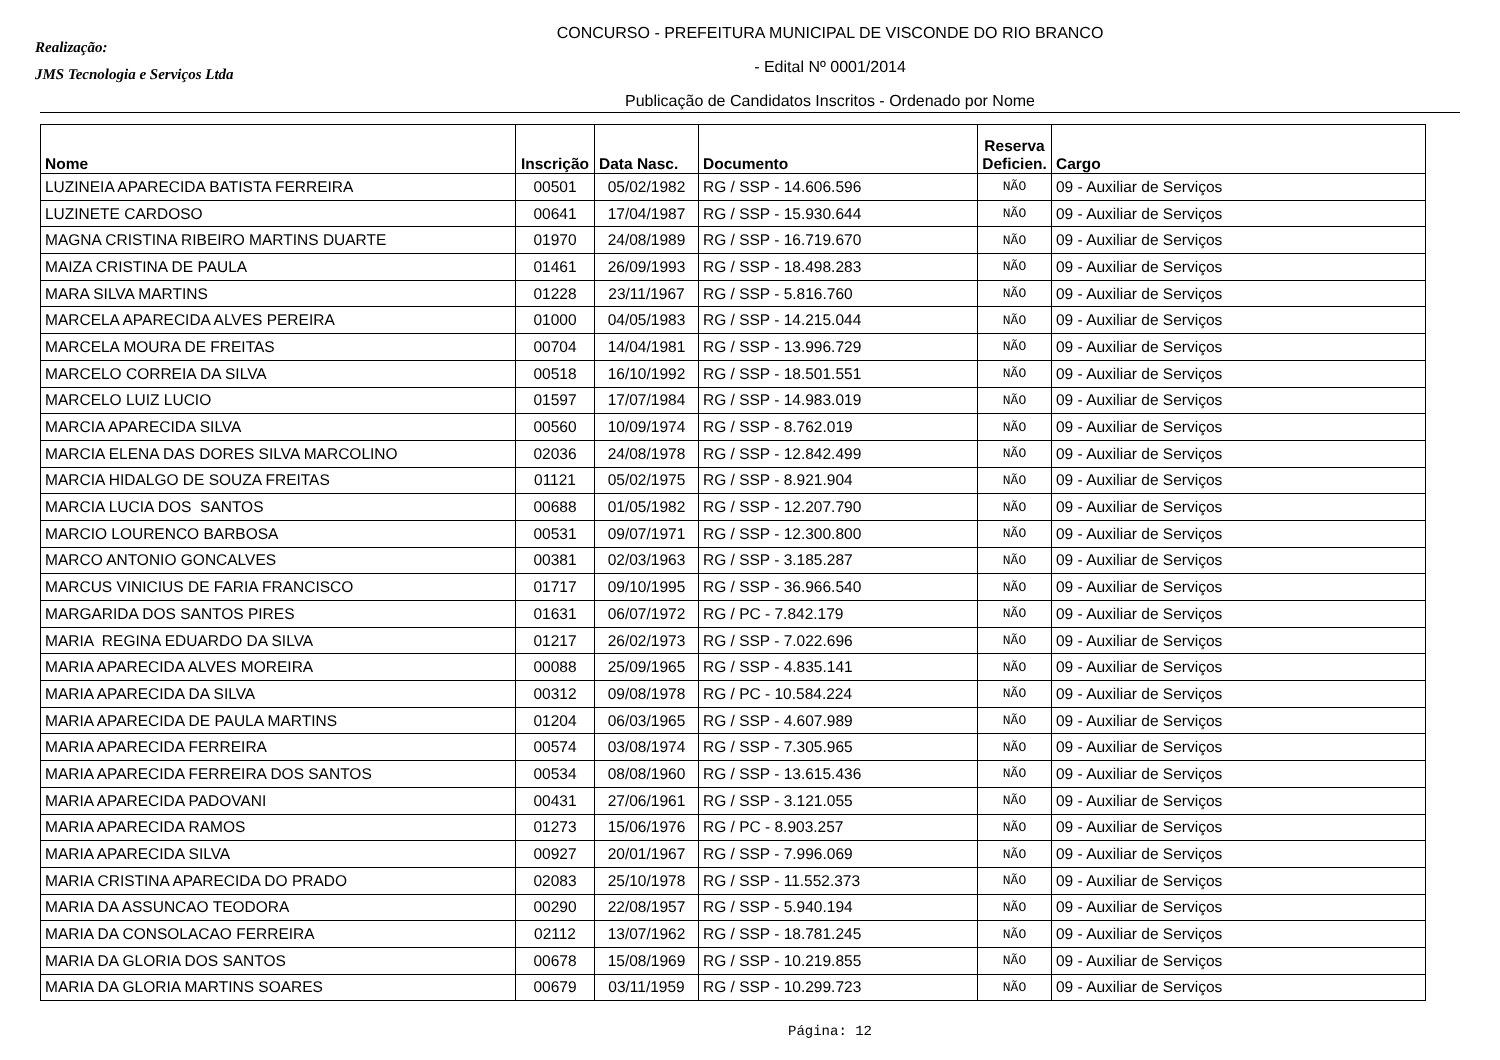Realização:
JMS Tecnologia e Serviços Ltda
CONCURSO - PREFEITURA MUNICIPAL DE VISCONDE DO RIO BRANCO
- Edital Nº 0001/2014
Publicação de Candidatos Inscritos - Ordenado por Nome
| Nome | Inscrição | Data Nasc. | Documento | Reserva Deficien. | Cargo |
| --- | --- | --- | --- | --- | --- |
| LUZINEIA APARECIDA BATISTA FERREIRA | 00501 | 05/02/1982 | RG / SSP - 14.606.596 | NÃO | 09 - Auxiliar de Serviços |
| LUZINETE CARDOSO | 00641 | 17/04/1987 | RG / SSP - 15.930.644 | NÃO | 09 - Auxiliar de Serviços |
| MAGNA CRISTINA RIBEIRO MARTINS DUARTE | 01970 | 24/08/1989 | RG / SSP - 16.719.670 | NÃO | 09 - Auxiliar de Serviços |
| MAIZA CRISTINA DE PAULA | 01461 | 26/09/1993 | RG / SSP - 18.498.283 | NÃO | 09 - Auxiliar de Serviços |
| MARA SILVA MARTINS | 01228 | 23/11/1967 | RG / SSP - 5.816.760 | NÃO | 09 - Auxiliar de Serviços |
| MARCELA APARECIDA ALVES PEREIRA | 01000 | 04/05/1983 | RG / SSP - 14.215.044 | NÃO | 09 - Auxiliar de Serviços |
| MARCELA MOURA DE FREITAS | 00704 | 14/04/1981 | RG / SSP - 13.996.729 | NÃO | 09 - Auxiliar de Serviços |
| MARCELO CORREIA DA SILVA | 00518 | 16/10/1992 | RG / SSP - 18.501.551 | NÃO | 09 - Auxiliar de Serviços |
| MARCELO LUIZ LUCIO | 01597 | 17/07/1984 | RG / SSP - 14.983.019 | NÃO | 09 - Auxiliar de Serviços |
| MARCIA APARECIDA SILVA | 00560 | 10/09/1974 | RG / SSP - 8.762.019 | NÃO | 09 - Auxiliar de Serviços |
| MARCIA ELENA DAS DORES SILVA MARCOLINO | 02036 | 24/08/1978 | RG / SSP - 12.842.499 | NÃO | 09 - Auxiliar de Serviços |
| MARCIA HIDALGO DE SOUZA FREITAS | 01121 | 05/02/1975 | RG / SSP - 8.921.904 | NÃO | 09 - Auxiliar de Serviços |
| MARCIA LUCIA DOS SANTOS | 00688 | 01/05/1982 | RG / SSP - 12.207.790 | NÃO | 09 - Auxiliar de Serviços |
| MARCIO LOURENCO BARBOSA | 00531 | 09/07/1971 | RG / SSP - 12.300.800 | NÃO | 09 - Auxiliar de Serviços |
| MARCO ANTONIO GONCALVES | 00381 | 02/03/1963 | RG / SSP - 3.185.287 | NÃO | 09 - Auxiliar de Serviços |
| MARCUS VINICIUS DE FARIA FRANCISCO | 01717 | 09/10/1995 | RG / SSP - 36.966.540 | NÃO | 09 - Auxiliar de Serviços |
| MARGARIDA DOS SANTOS PIRES | 01631 | 06/07/1972 | RG / PC - 7.842.179 | NÃO | 09 - Auxiliar de Serviços |
| MARIA REGINA EDUARDO DA SILVA | 01217 | 26/02/1973 | RG / SSP - 7.022.696 | NÃO | 09 - Auxiliar de Serviços |
| MARIA APARECIDA ALVES MOREIRA | 00088 | 25/09/1965 | RG / SSP - 4.835.141 | NÃO | 09 - Auxiliar de Serviços |
| MARIA APARECIDA DA SILVA | 00312 | 09/08/1978 | RG / PC - 10.584.224 | NÃO | 09 - Auxiliar de Serviços |
| MARIA APARECIDA DE PAULA MARTINS | 01204 | 06/03/1965 | RG / SSP - 4.607.989 | NÃO | 09 - Auxiliar de Serviços |
| MARIA APARECIDA FERREIRA | 00574 | 03/08/1974 | RG / SSP - 7.305.965 | NÃO | 09 - Auxiliar de Serviços |
| MARIA APARECIDA FERREIRA DOS SANTOS | 00534 | 08/08/1960 | RG / SSP - 13.615.436 | NÃO | 09 - Auxiliar de Serviços |
| MARIA APARECIDA PADOVANI | 00431 | 27/06/1961 | RG / SSP - 3.121.055 | NÃO | 09 - Auxiliar de Serviços |
| MARIA APARECIDA RAMOS | 01273 | 15/06/1976 | RG / PC - 8.903.257 | NÃO | 09 - Auxiliar de Serviços |
| MARIA APARECIDA SILVA | 00927 | 20/01/1967 | RG / SSP - 7.996.069 | NÃO | 09 - Auxiliar de Serviços |
| MARIA CRISTINA APARECIDA DO PRADO | 02083 | 25/10/1978 | RG / SSP - 11.552.373 | NÃO | 09 - Auxiliar de Serviços |
| MARIA DA ASSUNCAO TEODORA | 00290 | 22/08/1957 | RG / SSP - 5.940.194 | NÃO | 09 - Auxiliar de Serviços |
| MARIA DA CONSOLACAO FERREIRA | 02112 | 13/07/1962 | RG / SSP - 18.781.245 | NÃO | 09 - Auxiliar de Serviços |
| MARIA DA GLORIA DOS SANTOS | 00678 | 15/08/1969 | RG / SSP - 10.219.855 | NÃO | 09 - Auxiliar de Serviços |
| MARIA DA GLORIA MARTINS SOARES | 00679 | 03/11/1959 | RG / SSP - 10.299.723 | NÃO | 09 - Auxiliar de Serviços |
Página: 12